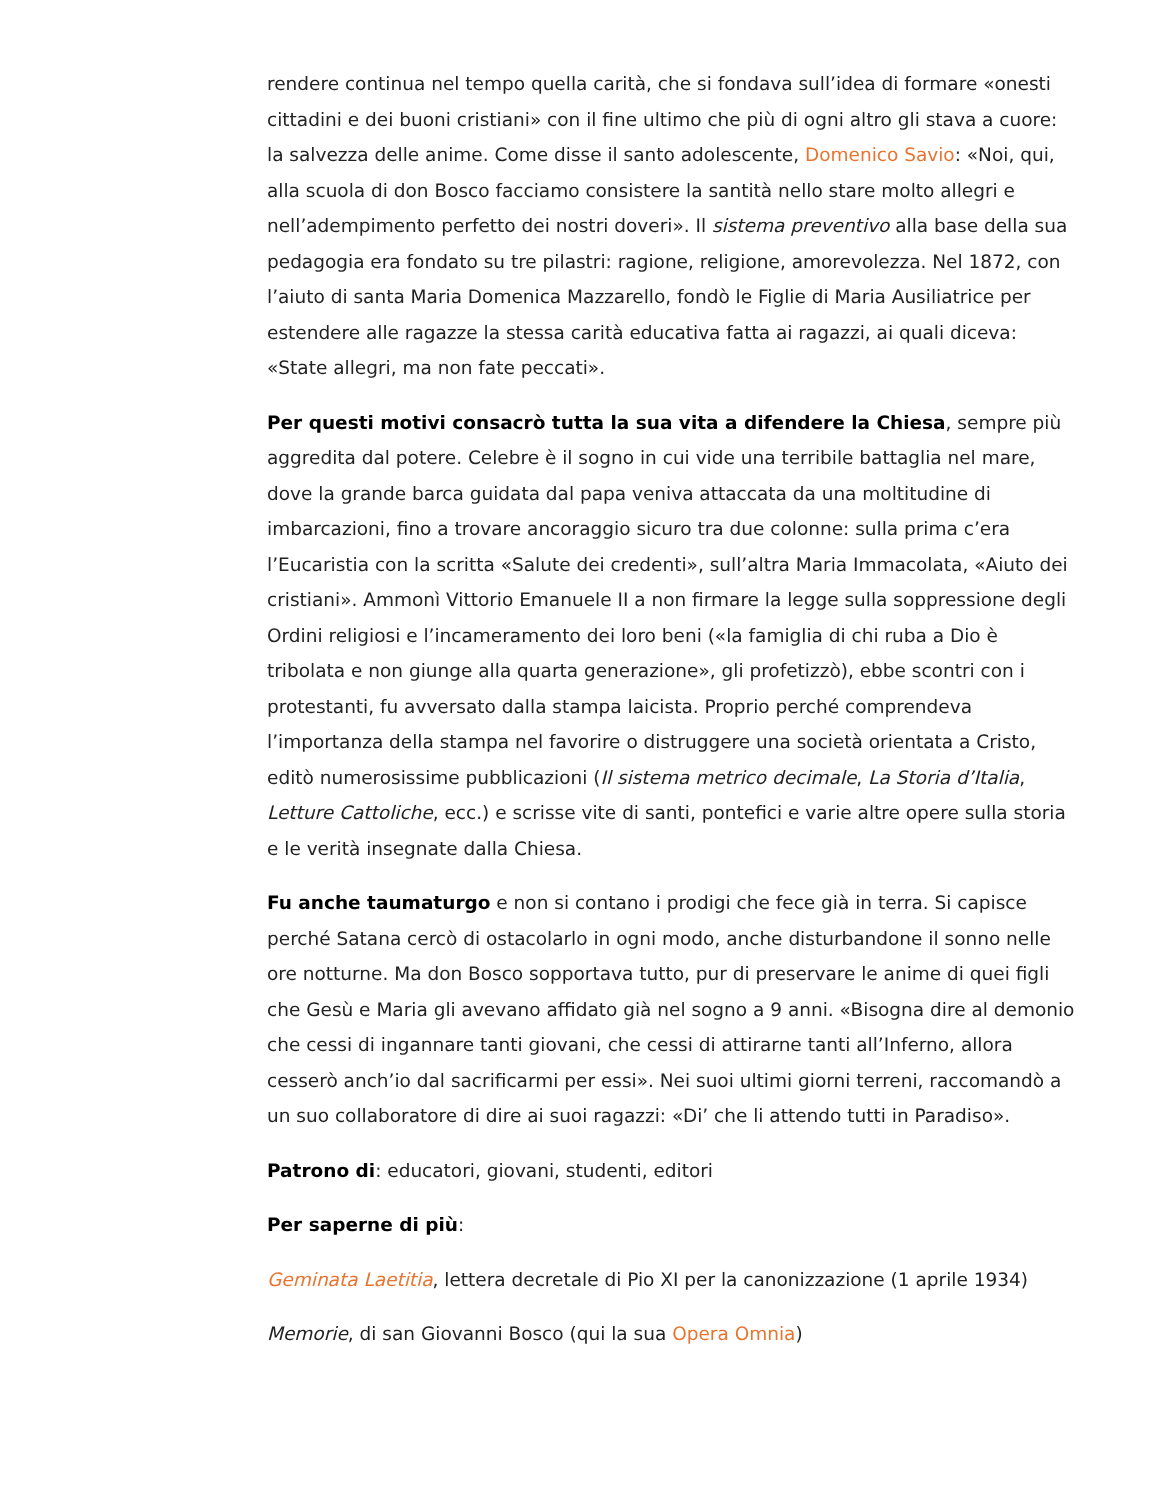rendere continua nel tempo quella carità, che si fondava sull’idea di formare «onesti cittadini e dei buoni cristiani» con il fine ultimo che più di ogni altro gli stava a cuore: la salvezza delle anime. Come disse il santo adolescente, Domenico Savio: «Noi, qui, alla scuola di don Bosco facciamo consistere la santità nello stare molto allegri e nell’adempimento perfetto dei nostri doveri». Il sistema preventivo alla base della sua pedagogia era fondato su tre pilastri: ragione, religione, amorevolezza. Nel 1872, con l’aiuto di santa Maria Domenica Mazzarello, fondò le Figlie di Maria Ausiliatrice per estendere alle ragazze la stessa carità educativa fatta ai ragazzi, ai quali diceva: «State allegri, ma non fate peccati».
Per questi motivi consacrò tutta la sua vita a difendere la Chiesa, sempre più aggredita dal potere. Celebre è il sogno in cui vide una terribile battaglia nel mare, dove la grande barca guidata dal papa veniva attaccata da una moltitudine di imbarcazioni, fino a trovare ancoraggio sicuro tra due colonne: sulla prima c’era l’Eucaristia con la scritta «Salute dei credenti», sull’altra Maria Immacolata, «Aiuto dei cristiani». Ammonì Vittorio Emanuele II a non firmare la legge sulla soppressione degli Ordini religiosi e l’incameramento dei loro beni («la famiglia di chi ruba a Dio è tribolata e non giunge alla quarta generazione», gli profetizzò), ebbe scontri con i protestanti, fu avversato dalla stampa laicista. Proprio perché comprendeva l’importanza della stampa nel favorire o distruggere una società orientata a Cristo, editò numerosissime pubblicazioni (Il sistema metrico decimale, La Storia d’Italia, Letture Cattoliche, ecc.) e scrisse vite di santi, pontefici e varie altre opere sulla storia e le verità insegnate dalla Chiesa.
Fu anche taumaturgo e non si contano i prodigi che fece già in terra. Si capisce perché Satana cercò di ostacolarlo in ogni modo, anche disturbandone il sonno nelle ore notturne. Ma don Bosco sopportava tutto, pur di preservare le anime di quei figli che Gesù e Maria gli avevano affidato già nel sogno a 9 anni. «Bisogna dire al demonio che cessi di ingannare tanti giovani, che cessi di attirarne tanti all’Inferno, allora cesserò anch’io dal sacrificarmi per essi». Nei suoi ultimi giorni terreni, raccomandò a un suo collaboratore di dire ai suoi ragazzi: «Di’ che li attendo tutti in Paradiso».
Patrono di: educatori, giovani, studenti, editori
Per saperne di più:
Geminata Laetitia, lettera decretale di Pio XI per la canonizzazione (1 aprile 1934)
Memorie, di san Giovanni Bosco (qui la sua Opera Omnia)